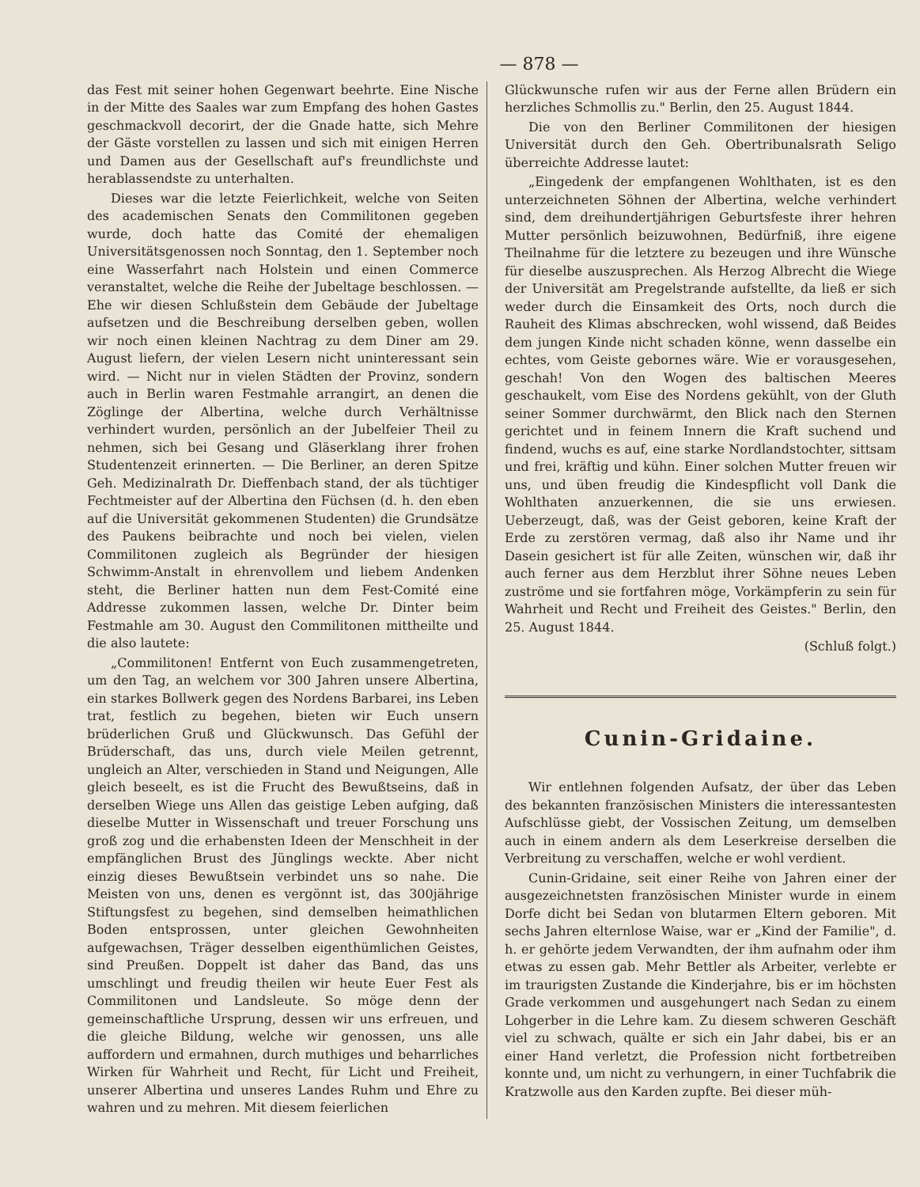— 878 —
das Fest mit seiner hohen Gegenwart beehrte. Eine Nische in der Mitte des Saales war zum Empfang des hohen Gastes geschmackvoll decorirt, der die Gnade hatte, sich Mehre der Gäste vorstellen zu lassen und sich mit einigen Herren und Damen aus der Gesellschaft auf's freundlichste und herablassendste zu unterhalten.
Dieses war die letzte Feierlichkeit, welche von Seiten des academischen Senats den Commilitonen gegeben wurde, doch hatte das Comité der ehemaligen Universitätsgenossen noch Sonntag, den 1. September noch eine Wasserfahrt nach Holstein und einen Commerce veranstaltet, welche die Reihe der Jubeltage beschlossen. — Ehe wir diesen Schlußstein dem Gebäude der Jubeltage aufsetzen und die Beschreibung derselben geben, wollen wir noch einen kleinen Nachtrag zu dem Diner am 29. August liefern, der vielen Lesern nicht uninteressant sein wird. — Nicht nur in vielen Städten der Provinz, sondern auch in Berlin waren Festmahle arrangirt, an denen die Zöglinge der Albertina, welche durch Verhältnisse verhindert wurden, persönlich an der Jubelfeier Theil zu nehmen, sich bei Gesang und Gläserklang ihrer frohen Studentenzeit erinnerten. — Die Berliner, an deren Spitze Geh. Medizinalrath Dr. Dieffenbach stand, der als tüchtiger Fechtmeister auf der Albertina den Füchsen (d. h. den eben auf die Universität gekommenen Studenten) die Grundsätze des Paukens beibrachte und noch bei vielen, vielen Commilitonen zugleich als Begründer der hiesigen Schwimm-Anstalt in ehrenvollem und liebem Andenken steht, die Berliner hatten nun dem Fest-Comité eine Addresse zukommen lassen, welche Dr. Dinter beim Festmahle am 30. August den Commilitonen mittheilte und die also lautete:
„Commilitonen! Entfernt von Euch zusammengetreten, um den Tag, an welchem vor 300 Jahren unsere Albertina, ein starkes Bollwerk gegen des Nordens Barbarei, ins Leben trat, festlich zu begehen, bieten wir Euch unsern brüderlichen Gruß und Glückwunsch. Das Gefühl der Brüderschaft, das uns, durch viele Meilen getrennt, ungleich an Alter, verschieden in Stand und Neigungen, Alle gleich beseelt, es ist die Frucht des Bewußtseins, daß in derselben Wiege uns Allen das geistige Leben aufging, daß dieselbe Mutter in Wissenschaft und treuer Forschung uns groß zog und die erhabensten Ideen der Menschheit in der empfänglichen Brust des Jünglings weckte. Aber nicht einzig dieses Bewußtsein verbindet uns so nahe. Die Meisten von uns, denen es vergönnt ist, das 300jährige Stiftungsfest zu begehen, sind demselben heimathlichen Boden entsprossen, unter gleichen Gewohnheiten aufgewachsen, Träger desselben eigenthümlichen Geistes, sind Preußen. Doppelt ist daher das Band, das uns umschlingt und freudig theilen wir heute Euer Fest als Commilitonen und Landsleute. So möge denn der gemeinschaftliche Ursprung, dessen wir uns erfreuen, und die gleiche Bildung, welche wir genossen, uns alle auffordern und ermahnen, durch muthiges und beharrliches Wirken für Wahrheit und Recht, für Licht und Freiheit, unserer Albertina und unseres Landes Ruhm und Ehre zu wahren und zu mehren. Mit diesem feierlichen
Glückwunsche rufen wir aus der Ferne allen Brüdern ein herzliches Schmollis zu." Berlin, den 25. August 1844.
Die von den Berliner Commilitonen der hiesigen Universität durch den Geh. Obertribunalsrath Seligo überreichte Addresse lautet:
„Eingedenk der empfangenen Wohlthaten, ist es den unterzeichneten Söhnen der Albertina, welche verhindert sind, dem dreihundertjährigen Geburtsfeste ihrer hehren Mutter persönlich beizuwohnen, Bedürfniß, ihre eigene Theilnahme für die letztere zu bezeugen und ihre Wünsche für dieselbe auszusprechen. Als Herzog Albrecht die Wiege der Universität am Pregelstrande aufstellte, da ließ er sich weder durch die Einsamkeit des Orts, noch durch die Rauheit des Klimas abschrecken, wohl wissend, daß Beides dem jungen Kinde nicht schaden könne, wenn dasselbe ein echtes, vom Geiste gebornes wäre. Wie er vorausgesehen, geschah! Von den Wogen des baltischen Meeres geschaukelt, vom Eise des Nordens gekühlt, von der Gluth seiner Sommer durchwärmt, den Blick nach den Sternen gerichtet und in feinem Innern die Kraft suchend und findend, wuchs es auf, eine starke Nordlandstochter, sittsam und frei, kräftig und kühn. Einer solchen Mutter freuen wir uns, und üben freudig die Kindespflicht voll Dank die Wohlthaten anzuerkennen, die sie uns erwiesen. Ueberzeugt, daß, was der Geist geboren, keine Kraft der Erde zu zerstören vermag, daß also ihr Name und ihr Dasein gesichert ist für alle Zeiten, wünschen wir, daß ihr auch ferner aus dem Herzblut ihrer Söhne neues Leben zuströme und sie fortfahren möge, Vorkämpferin zu sein für Wahrheit und Recht und Freiheit des Geistes." Berlin, den 25. August 1844.
(Schluß folgt.)
Cunin-Gridaine.
Wir entlehnen folgenden Aufsatz, der über das Leben des bekannten französischen Ministers die interessantesten Aufschlüsse giebt, der Vossischen Zeitung, um demselben auch in einem andern als dem Leserkreise derselben die Verbreitung zu verschaffen, welche er wohl verdient.
Cunin-Gridaine, seit einer Reihe von Jahren einer der ausgezeichnetsten französischen Minister wurde in einem Dorfe dicht bei Sedan von blutarmen Eltern geboren. Mit sechs Jahren elternlose Waise, war er „Kind der Familie", d. h. er gehörte jedem Verwandten, der ihm aufnahm oder ihm etwas zu essen gab. Mehr Bettler als Arbeiter, verlebte er im traurigsten Zustande die Kinderjahre, bis er im höchsten Grade verkommen und ausgehungert nach Sedan zu einem Lohgerber in die Lehre kam. Zu diesem schweren Geschäft viel zu schwach, quälte er sich ein Jahr dabei, bis er an einer Hand verletzt, die Profession nicht fortbetreiben konnte und, um nicht zu verhungern, in einer Tuchfabrik die Kratzwolle aus den Karden zupfte. Bei dieser müh-